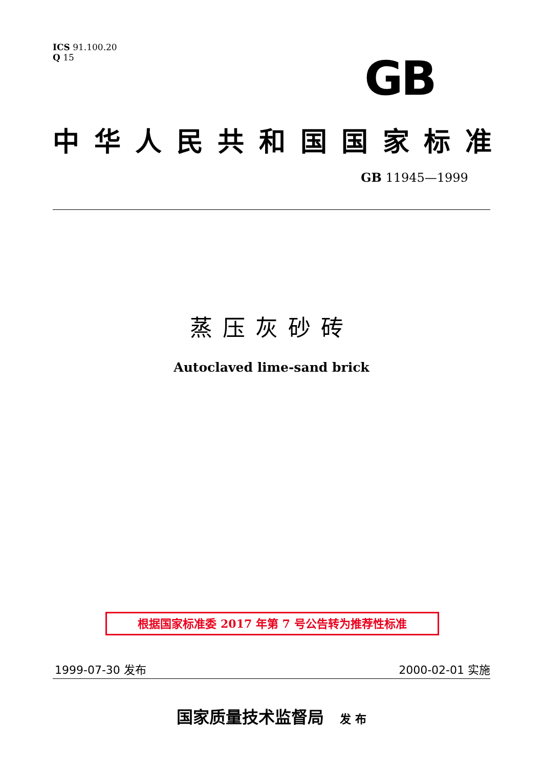ICS 91.100.20
Q 15
GB
中华人民共和国国家标准
GB 11945—1999
蒸压灰砂砖
Autoclaved lime-sand brick
根据国家标准委 2017 年第 7 号公告转为推荐性标准
1999-07-30 发布 2000-02-01 实施
国家质量技术监督局 发 布